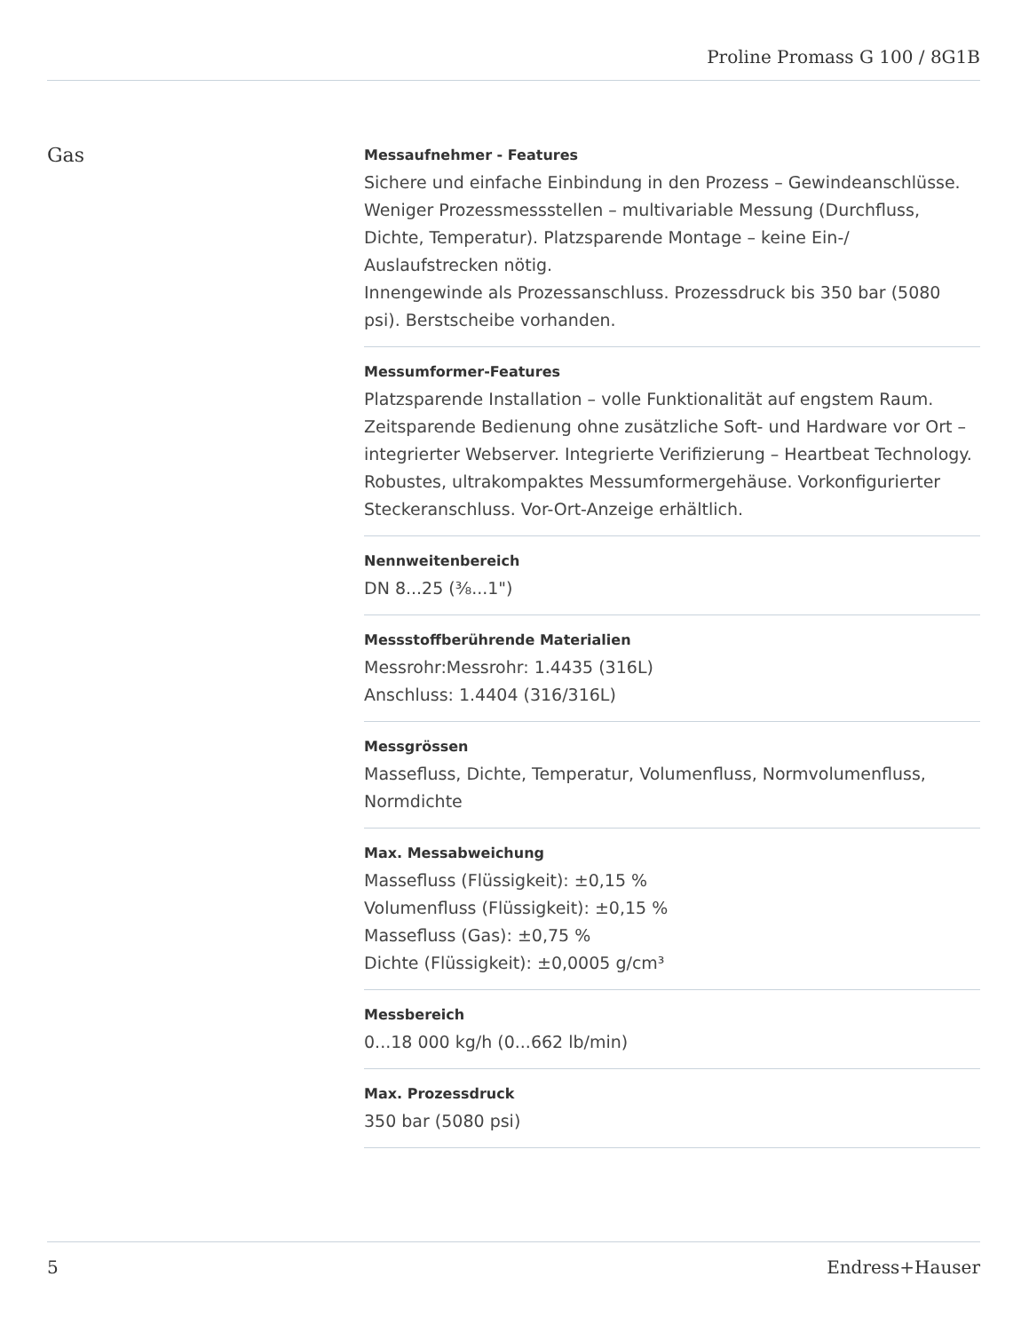Proline Promass G 100 / 8G1B
Gas
Messaufnehmer - Features
Sichere und einfache Einbindung in den Prozess – Gewindeanschlüsse. Weniger Prozessmessstellen – multivariable Messung (Durchfluss, Dichte, Temperatur). Platzsparende Montage – keine Ein-/ Auslaufstrecken nötig.
Innengewinde als Prozessanschluss. Prozessdruck bis 350 bar (5080 psi). Berstscheibe vorhanden.
Messumformer-Features
Platzsparende Installation – volle Funktionalität auf engstem Raum. Zeitsparende Bedienung ohne zusätzliche Soft- und Hardware vor Ort – integrierter Webserver. Integrierte Verifizierung – Heartbeat Technology. Robustes, ultrakompaktes Messumformergehäuse. Vorkonfigurierter Steckeranschluss. Vor-Ort-Anzeige erhältlich.
Nennweitenbereich
DN 8...25 (⅜...1")
Messstoffberührende Materialien
Messrohr:Messrohr: 1.4435 (316L)
Anschluss: 1.4404 (316/316L)
Messgrössen
Massefluss, Dichte, Temperatur, Volumenfluss, Normvolumenfluss, Normdichte
Max. Messabweichung
Massefluss (Flüssigkeit): ±0,15 %
Volumenfluss (Flüssigkeit): ±0,15 %
Massefluss (Gas): ±0,75 %
Dichte (Flüssigkeit): ±0,0005 g/cm³
Messbereich
0...18 000 kg/h (0...662 lb/min)
Max. Prozessdruck
350 bar (5080 psi)
5 Endress+Hauser